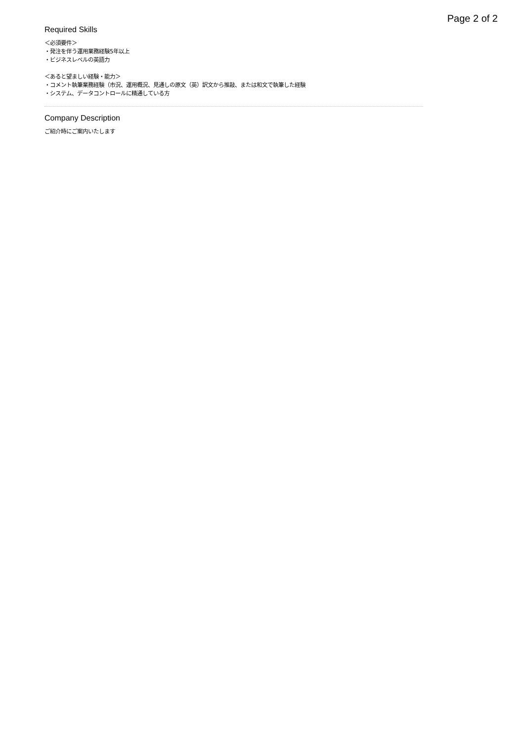Page 2 of 2
Required Skills
＜必須要件＞
・発注を伴う運用業務経験5年以上
・ビジネスレベルの英語力
＜あると望ましい経験・能力＞
・コメント執筆業務経験（市況、運用概況、見通しの原文（英）訳文から推敲、または和文で執筆した経験
・システム、データコントロールに精通している方
Company Description
ご紹介時にご案内いたします